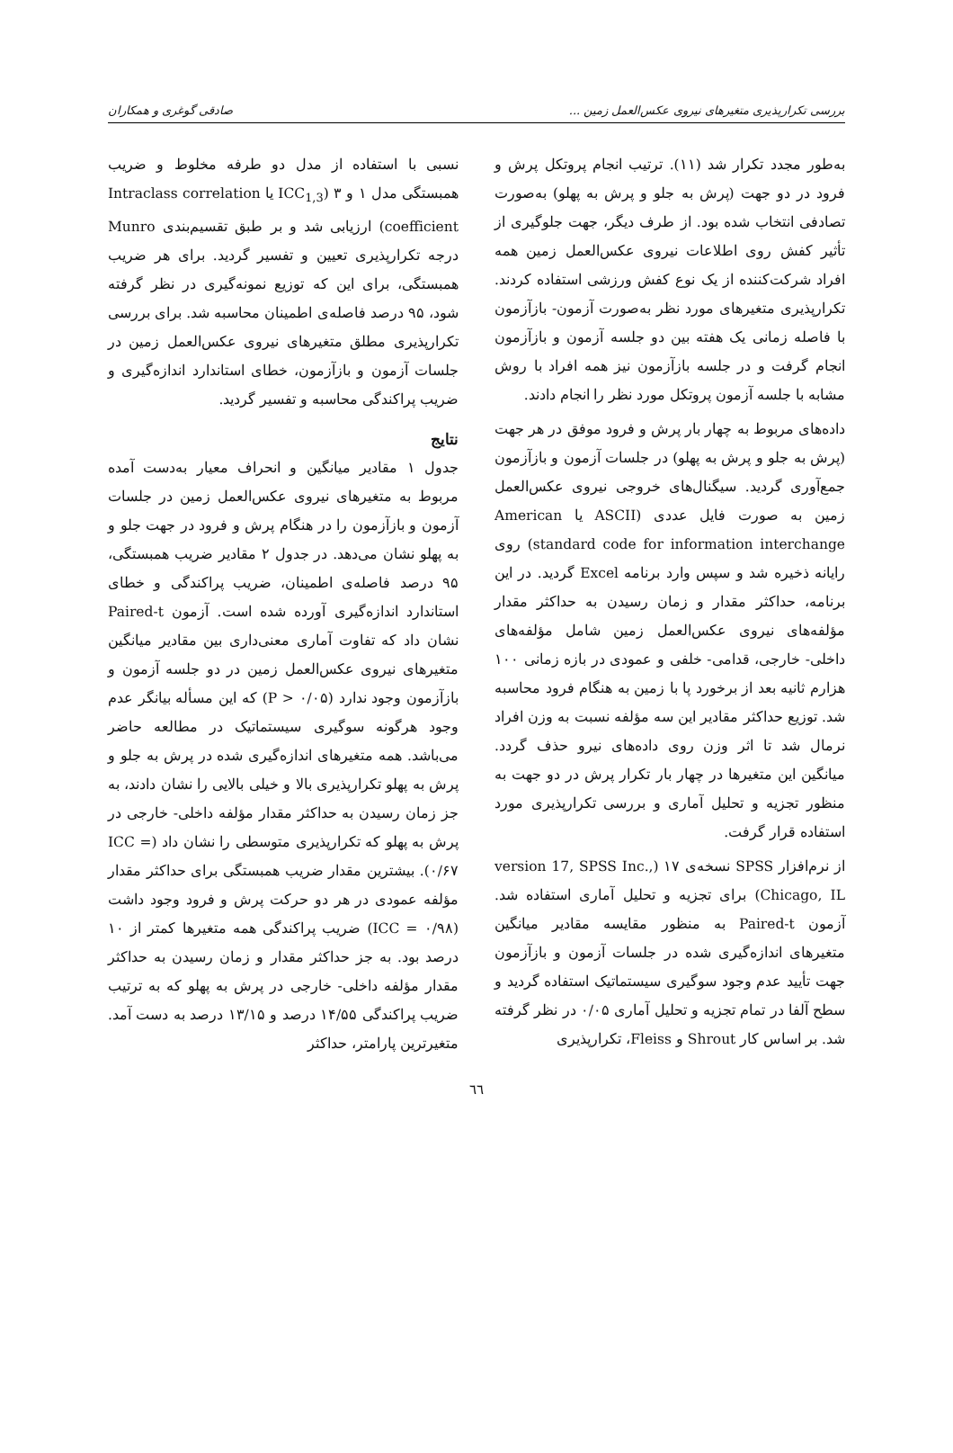بررسی تکرارپذیری متغیرهای نیروی عکس‌العمل زمین ... صادقی گوغری و همکاران
به‌طور مجدد تکرار شد (۱۱). ترتیب انجام پروتکل پرش و فرود در دو جهت (پرش به جلو و پرش به پهلو) به‌صورت تصادفی انتخاب شده بود. از طرف دیگر، جهت جلوگیری از تأثیر کفش روی اطلاعات نیروی عکس‌العمل زمین همه افراد شرکت‌کننده از یک نوع کفش ورزشی استفاده کردند. تکرارپذیری متغیرهای مورد نظر به‌صورت آزمون- بازآزمون با فاصله زمانی یک هفته بین دو جلسه آزمون و بازآزمون انجام گرفت و در جلسه بازآزمون نیز همه افراد با روش مشابه با جلسه آزمون پروتکل مورد نظر را انجام دادند.
داده‌های مربوط به چهار بار پرش و فرود موفق در هر جهت (پرش به جلو و پرش به پهلو) در جلسات آزمون و بازآزمون جمع‌آوری گردید. سیگنال‌های خروجی نیروی عکس‌العمل زمین به صورت فایل عددی (ASCII یا American standard code for information interchange) روی رایانه ذخیره شد و سپس وارد برنامه Excel گردید. در این برنامه، حداکثر مقدار و زمان رسیدن به حداکثر مقدار مؤلفه‌های نیروی عکس‌العمل زمین شامل مؤلفه‌های داخلی- خارجی، قدامی- خلفی و عمودی در بازه زمانی ۱۰۰ هزارم ثانیه بعد از برخورد پا با زمین به هنگام فرود محاسبه شد. توزیع حداکثر مقادیر این سه مؤلفه نسبت به وزن افراد نرمال شد تا اثر وزن روی داده‌های نیرو حذف گردد. میانگین این متغیرها در چهار بار تکرار پرش در دو جهت به منظور تجزیه و تحلیل آماری و بررسی تکرارپذیری مورد استفاده قرار گرفت.
از نرم‌افزار SPSS نسخه‌ی ۱۷ (version 17, SPSS Inc., Chicago, IL) برای تجزیه و تحلیل آماری استفاده شد. آزمون Paired-t به منظور مقایسه مقادیر میانگین متغیرهای اندازه‌گیری شده در جلسات آزمون و بازآزمون جهت تأیید عدم وجود سوگیری سیستماتیک استفاده گردید و سطح آلفا در تمام تجزیه و تحلیل آماری ۰/۰۵ در نظر گرفته شد. بر اساس کار Shrout و Fleiss، تکرارپذیری
نسبی با استفاده از مدل دو طرفه مخلوط و ضریب همبستگی مدل ۱ و ۳ (ICC<sub>1,3</sub> یا Intraclass correlation coefficient) ارزیابی شد و بر طبق تقسیم‌بندی Munro درجه تکرارپذیری تعیین و تفسیر گردید. برای هر ضریب همبستگی، برای این که توزیع نمونه‌گیری در نظر گرفته شود، ۹۵ درصد فاصله‌ی اطمینان محاسبه شد. برای بررسی تکرارپذیری مطلق متغیرهای نیروی عکس‌العمل زمین در جلسات آزمون و بازآزمون، خطای استاندارد اندازه‌گیری و ضریب پراکندگی محاسبه و تفسیر گردید.
نتایج
جدول ۱ مقادیر میانگین و انحراف معیار به‌دست آمده مربوط به متغیرهای نیروی عکس‌العمل زمین در جلسات آزمون و بازآزمون را در هنگام پرش و فرود در جهت جلو و به پهلو نشان می‌دهد. در جدول ۲ مقادیر ضریب همبستگی، ۹۵ درصد فاصله‌ی اطمینان، ضریب پراکندگی و خطای استاندارد اندازه‌گیری آورده شده است. آزمون Paired-t نشان داد که تفاوت آماری معنی‌داری بین مقادیر میانگین متغیرهای نیروی عکس‌العمل زمین در دو جلسه آزمون و بازآزمون وجود ندارد (P > ۰/۰۵) که این مسأله بیانگر عدم وجود هرگونه سوگیری سیستماتیک در مطالعه حاضر می‌باشد. همه متغیرهای اندازه‌گیری شده در پرش به جلو و پرش به پهلو تکرارپذیری بالا و خیلی بالایی را نشان دادند، به جز زمان رسیدن به حداکثر مقدار مؤلفه داخلی- خارجی در پرش به پهلو که تکرارپذیری متوسطی را نشان داد (ICC = ۰/۶۷). بیشترین مقدار ضریب همبستگی برای حداکثر مقدار مؤلفه عمودی در هر دو حرکت پرش و فرود وجود داشت (ICC = ۰/۹۸) ضریب پراکندگی همه متغیرها کمتر از ۱۰ درصد بود. به جز حداکثر مقدار و زمان رسیدن به حداکثر مقدار مؤلفه داخلی- خارجی در پرش به پهلو که به ترتیب ضریب پراکندگی ۱۴/۵۵ درصد و ۱۳/۱۵ درصد به دست آمد. متغیرترین پارامتر، حداکثر
٦٦